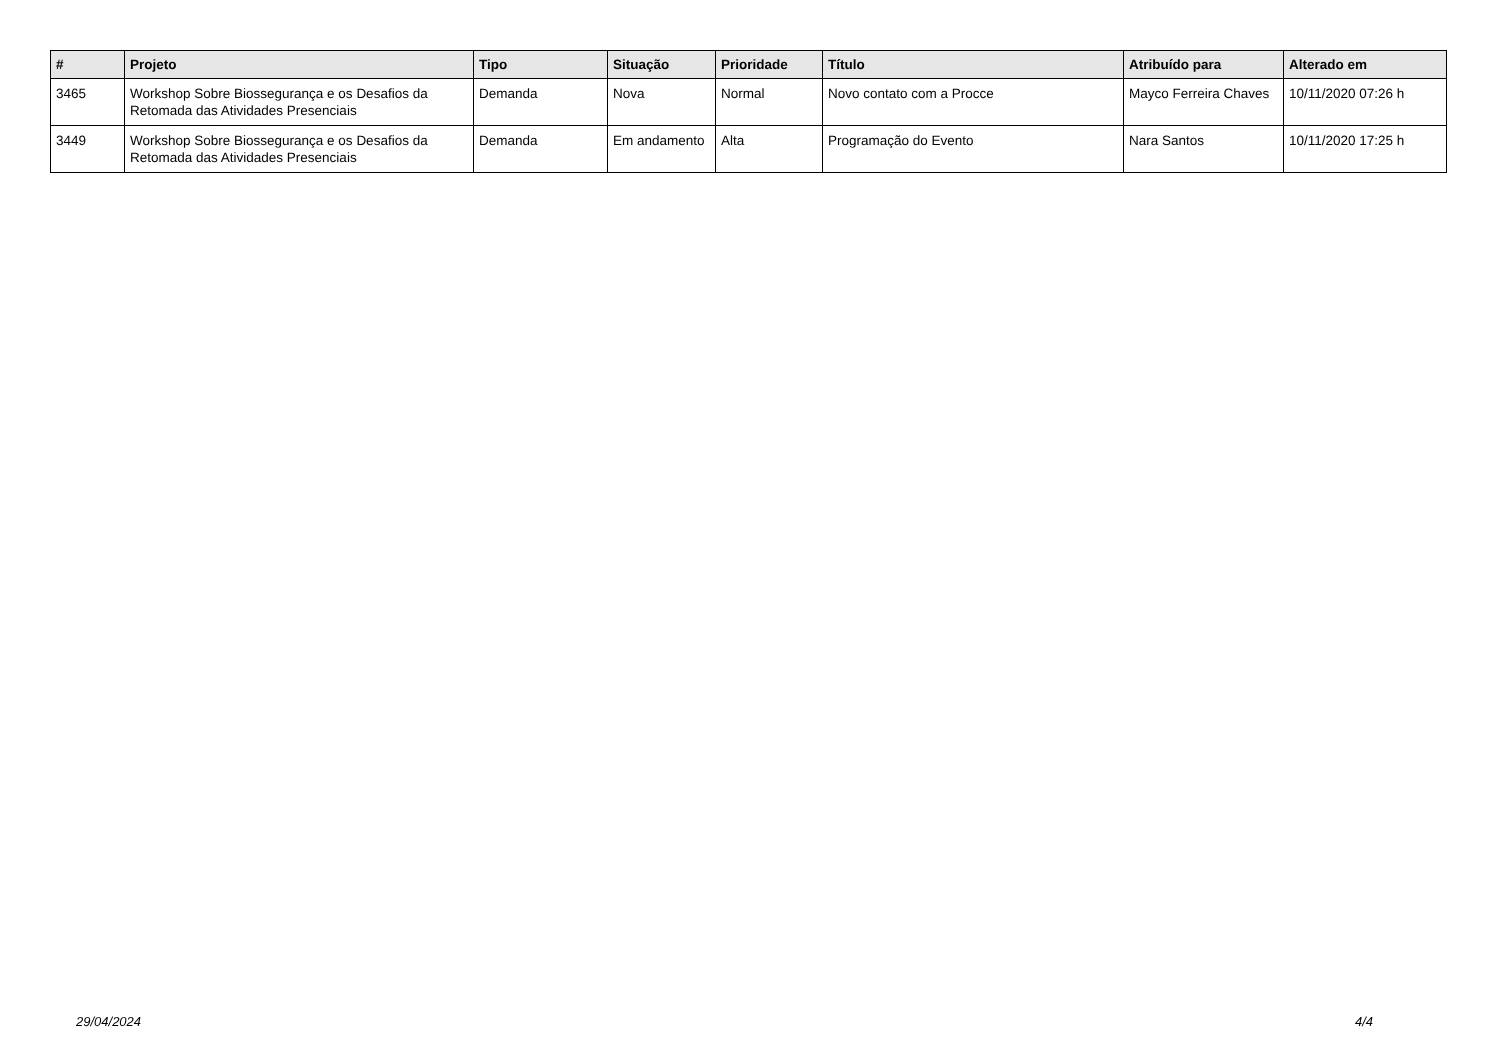| # | Projeto | Tipo | Situação | Prioridade | Título | Atribuído para | Alterado em |
| --- | --- | --- | --- | --- | --- | --- | --- |
| 3465 | Workshop Sobre Biossegurança e os Desafios da Retomada das Atividades Presenciais | Demanda | Nova | Normal | Novo contato com a Procce | Mayco Ferreira Chaves | 10/11/2020 07:26 h |
| 3449 | Workshop Sobre Biossegurança e os Desafios da Retomada das Atividades Presenciais | Demanda | Em andamento | Alta | Programação do Evento | Nara Santos | 10/11/2020 17:25 h |
29/04/2024 4/4